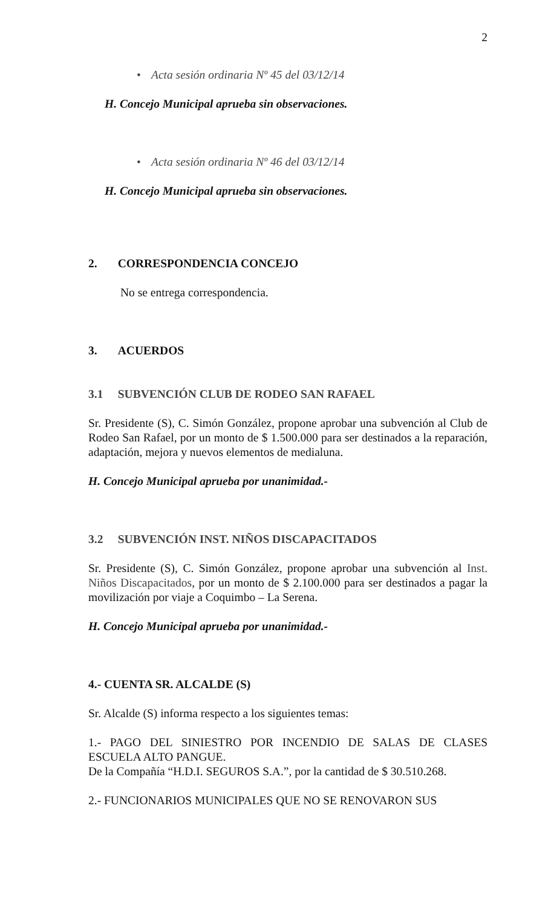2
• Acta sesión ordinaria Nº 45 del 03/12/14
H. Concejo Municipal aprueba sin observaciones.
• Acta sesión ordinaria Nº 46 del 03/12/14
H. Concejo Municipal aprueba sin observaciones.
2. CORRESPONDENCIA CONCEJO
No se entrega correspondencia.
3. ACUERDOS
3.1 SUBVENCIÓN CLUB DE RODEO SAN RAFAEL
Sr. Presidente (S), C. Simón González, propone aprobar una subvención al Club de Rodeo San Rafael, por un monto de $ 1.500.000 para ser destinados a la reparación, adaptación, mejora y nuevos elementos de medialuna.
H. Concejo Municipal aprueba por unanimidad.-
3.2 SUBVENCIÓN INST. NIÑOS DISCAPACITADOS
Sr. Presidente (S), C. Simón González, propone aprobar una subvención al Inst. Niños Discapacitados, por un monto de $ 2.100.000 para ser destinados a pagar la movilización por viaje a Coquimbo – La Serena.
H. Concejo Municipal aprueba por unanimidad.-
4.- CUENTA SR. ALCALDE (S)
Sr. Alcalde (S) informa respecto a los siguientes temas:
1.- PAGO DEL SINIESTRO POR INCENDIO DE SALAS DE CLASES ESCUELA ALTO PANGUE.
De la Compañía “H.D.I. SEGUROS S.A.”, por la cantidad de $ 30.510.268.
2.- FUNCIONARIOS MUNICIPALES QUE NO SE RENOVARON SUS